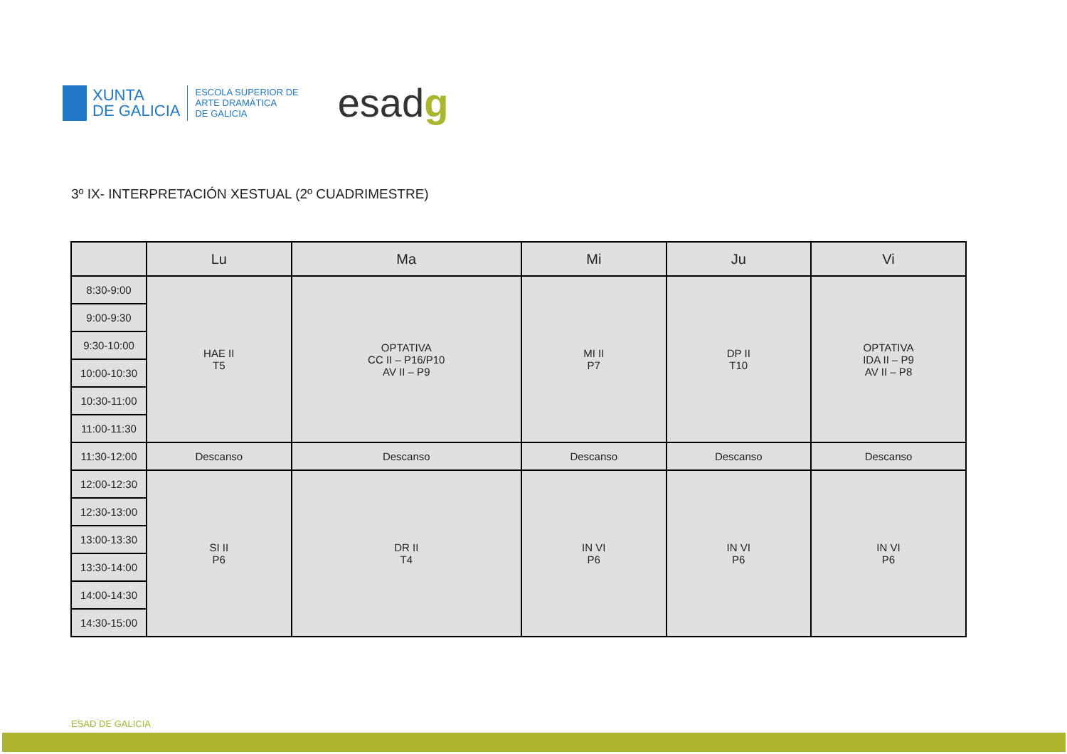XUNTA
DE GALICIA
ESCOLA SUPERIOR DE
ARTE DRAMÁTICA
DE GALICIA
esadg
3º IX- INTERPRETACIÓN XESTUAL (2º CUADRIMESTRE)
| | Lu | Ma | Mi | Ju | Vi |
| --- | --- | --- | --- | --- | --- |
| 8:30-9:00 | HAE II T5 | OPTATIVA CC II – P16/P10 AV II – P9 | MI II P7 | DP II T10 | OPTATIVA IDA II – P9 AV II – P8 |
| 9:00-9:30 | | | | | |
| 9:30-10:00 | | | | | |
| 10:00-10:30 | | | | | |
| 10:30-11:00 | | | | | |
| 11:00-11:30 | | | | | |
| 11:30-12:00 | Descanso | Descanso | Descanso | Descanso | Descanso |
| 12:00-12:30 | SI II P6 | DR II T4 | IN VI P6 | IN VI P6 | IN VI P6 |
| 12:30-13:00 | | | | | |
| 13:00-13:30 | | | | | |
| 13:30-14:00 | | | | | |
| 14:00-14:30 | | | | | |
| 14:30-15:00 | | | | | |
ESAD DE GALICIA